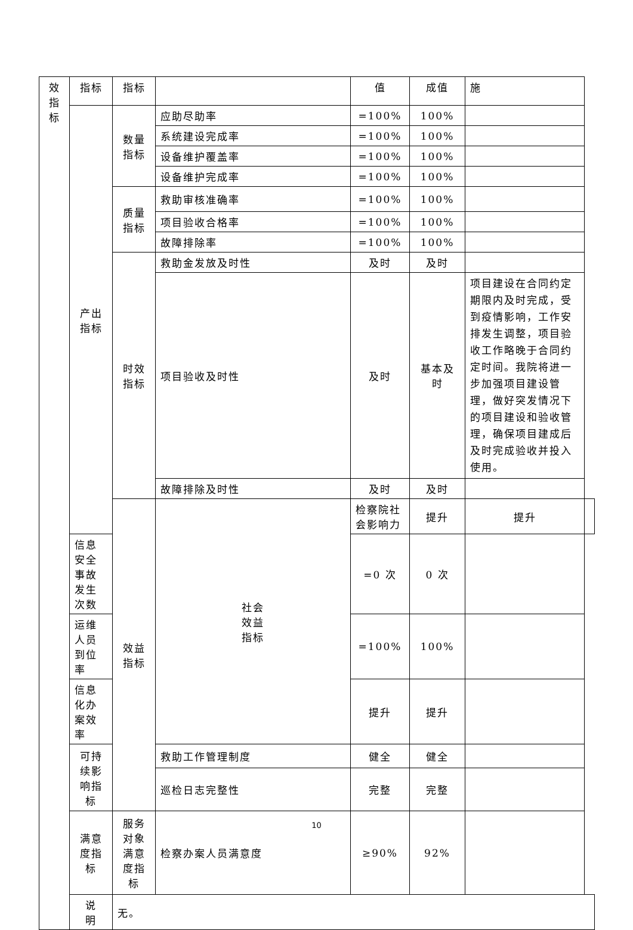| 效 指 标 | 指标 | 指标 | | 值 | 成值 | 施 | |
| | 产出 指标 | 数量 指标 | 应助尽助率 | =100% | 100% | | |
| | | | 系统建设完成率 | =100% | 100% | | |
| | | | 设备维护覆盖率 | =100% | 100% | | |
| | | | 设备维护完成率 | =100% | 100% | | |
| | | 质量 指标 | 救助审核准确率 | =100% | 100% | | |
| | | | 项目验收合格率 | =100% | 100% | | |
| | | | 故障排除率 | =100% | 100% | | |
| | | 时效 指标 | 救助金发放及时性 | 及时 | 及时 | | |
| | | | 项目验收及时性 | 及时 | 基本及 时 | 项目建设在合同约定期限内及时完成，受到疫情影响，工作安排发生调整，项目验收工作略晚于合同约定时间。我院将进一步加强项目建设管理，做好突发情况下的项目建设和验收管理，确保项目建成后及时完成验收并投入使用。 | |
| | | | 故障排除及时性 | 及时 | 及时 | | |
| | | 效益 指标 | 社会 效益 指标 | 检察院社会影响力 | 提升 | 提升 | |
| | 信息安全事故发生次数 | | | =0 次 | 0 次 | | |
| | 运维人员到位率 | | | =100% | 100% | | |
| | 信息化办案效率 | | | 提升 | 提升 | | |
| | 可持 续影 响指 标 | | 救助工作管理制度 | 健全 | 健全 | | |
| | | | 巡检日志完整性 | 完整 | 完整 | | |
| | 满意 度指 标 | 服务 对象 满意 度指 标 | 检察办案人员满意度 | ≥90% | 92% | | |
| | 说 明 | 无。 | | | | | |
10